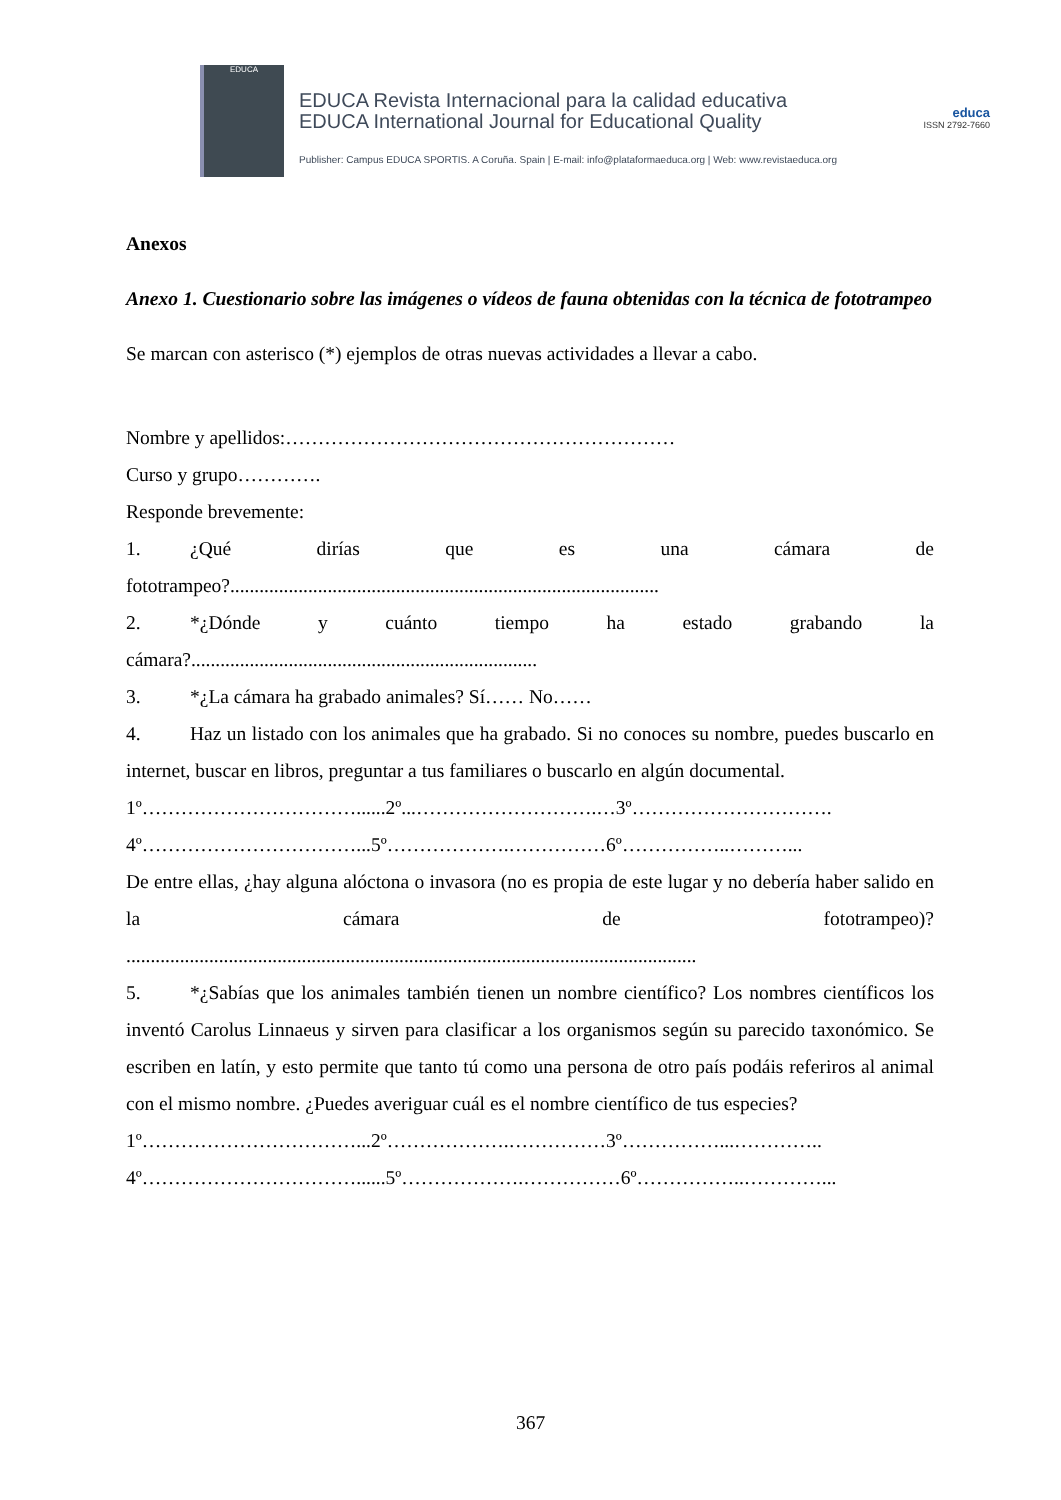EDUCA
EDUCA Revista Internacional para la calidad educativa
EDUCA International Journal for Educational Quality
Publisher: Campus EDUCA SPORTIS. A Coruña. Spain | E-mail: info@plataformaeduca.org | Web: www.revistaeduca.org
educa
ISSN 2792-7660
Anexos
Anexo 1. Cuestionario sobre las imágenes o vídeos de fauna obtenidas con la técnica de fototrampeo
Se marcan con asterisco (*) ejemplos de otras nuevas actividades a llevar a cabo.
Nombre y apellidos:……………………………………………………
Curso y grupo………….
Responde brevemente:
1. ¿Qué dirías que es una cámara de
fototrampeo?........................................................................................
2. *¿Dónde y cuánto tiempo ha estado grabando la
cámara?.......................................................................
3. *¿La cámara ha grabado animales? Sí…… No……
4. Haz un listado con los animales que ha grabado. Si no conoces su nombre, puedes buscarlo en internet, buscar en libros, preguntar a tus familiares o buscarlo en algún documental.
1º……………………………......2º...……………………….…3º………………………….
4º……………………………...5º……………….……………6º……………..………...
De entre ellas, ¿hay alguna alóctona o invasora (no es propia de este lugar y no debería haber salido en la cámara de fototrampeo)?
.....................................................................................................................
5. *¿Sabías que los animales también tienen un nombre científico? Los nombres científicos los inventó Carolus Linnaeus y sirven para clasificar a los organismos según su parecido taxonómico. Se escriben en latín, y esto permite que tanto tú como una persona de otro país podáis referiros al animal con el mismo nombre. ¿Puedes averiguar cuál es el nombre científico de tus especies?
1º……………………………...2º……………….……………3º……………...…………..
4º……………………………......5º……………….……………6º……………..…………...
367